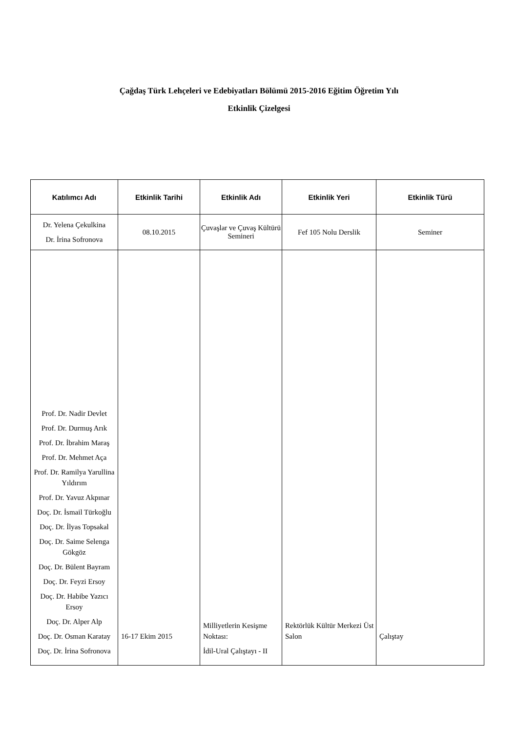Çağdaş Türk Lehçeleri ve Edebiyatları Bölümü 2015-2016 Eğitim Öğretim Yılı
Etkinlik Çizelgesi
| Katılımcı Adı | Etkinlik Tarihi | Etkinlik Adı | Etkinlik Yeri | Etkinlik Türü |
| --- | --- | --- | --- | --- |
| Dr. Yelena Çekulkina Dr. İrina Sofronova | 08.10.2015 | Çuvaşlar ve Çuvaş Kültürü Semineri | Fef 105 Nolu Derslik | Seminer |
| Prof. Dr. Nadir Devlet Prof. Dr. Durmuş Arık Prof. Dr. İbrahim Maraş Prof. Dr. Mehmet Aça Prof. Dr. Ramilya Yarullina Yıldırım Prof. Dr. Yavuz Akpınar Doç. Dr. İsmail Türkoğlu Doç. Dr. İlyas Topsakal Doç. Dr. Saime Selenga Gökgöz Doç. Dr. Bülent Bayram Doç. Dr. Feyzi Ersoy Doç. Dr. Habibe Yazıcı Ersoy Doç. Dr. Alper Alp Doç. Dr. Osman Karatay Doç. Dr. İrina Sofronova | 16-17 Ekim 2015 | Milliyetlerin Kesişme Noktası: İdil-Ural Çalıştayı - II | Rektörlük Kültür Merkezi Üst Salon | Çalıştay |